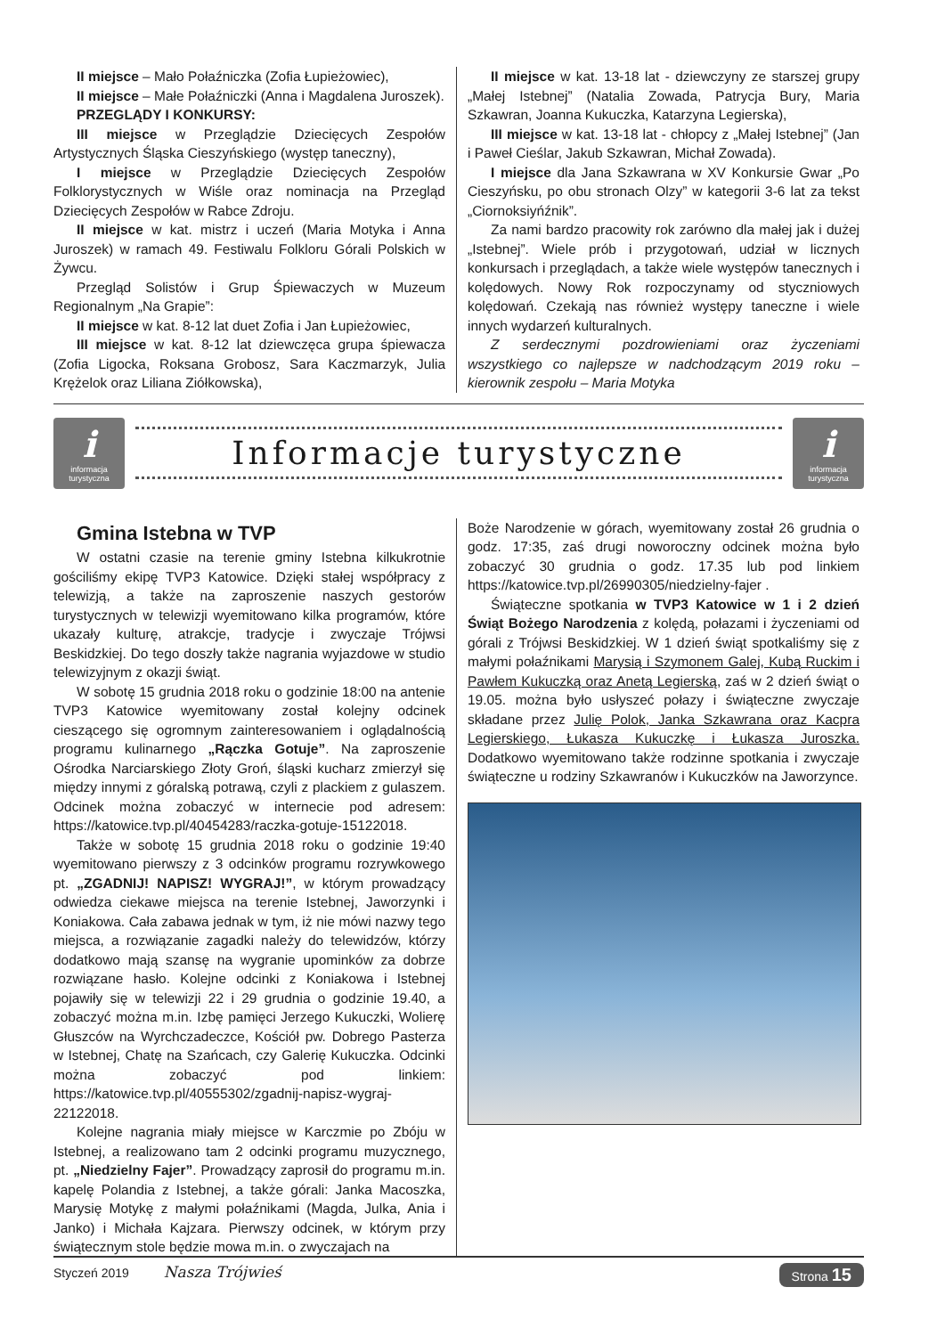II miejsce – Mało Połaźniczka (Zofia Łupieżowiec),
II miejsce – Małe Połaźniczki (Anna i Magdalena Juroszek).
PRZEGLĄDY I KONKURSY:
III miejsce w Przeglądzie Dziecięcych Zespołów Artystycznych Śląska Cieszyńskiego (występ taneczny),
I miejsce w Przeglądzie Dziecięcych Zespołów Folklorystycznych w Wiśle oraz nominacja na Przegląd Dziecięcych Zespołów w Rabce Zdroju.
II miejsce w kat. mistrz i uczeń (Maria Motyka i Anna Juroszek) w ramach 49. Festiwalu Folkloru Górali Polskich w Żywcu.
Przegląd Solistów i Grup Śpiewaczych w Muzeum Regionalnym „Na Grapie”:
II miejsce w kat. 8-12 lat duet Zofia i Jan Łupieżowiec,
III miejsce w kat. 8-12 lat dziewczęca grupa śpiewacza (Zofia Ligocka, Roksana Grobosz, Sara Kaczmarzyk, Julia Krężelok oraz Liliana Ziółkowska),
II miejsce w kat. 13-18 lat - dziewczyny ze starszej grupy „Małej Istebnej” (Natalia Zowada, Patrycja Bury, Maria Szkawran, Joanna Kukuczka, Katarzyna Legierska),
III miejsce w kat. 13-18 lat - chłopcy z „Małej Istebnej” (Jan i Paweł Cieślar, Jakub Szkawran, Michał Zowada).
I miejsce dla Jana Szkawrana w XV Konkursie Gwar „Po Cieszyńsku, po obu stronach Olzy” w kategorii 3-6 lat za tekst „Ciornoksiyńźnik”.
Za nami bardzo pracowity rok zarówno dla małej jak i dużej „Istebnej”. Wiele prób i przygotowań, udział w licznych konkursach i przeglądach, a także wiele występów tanecznych i kolędowych. Nowy Rok rozpoczynamy od styczniowych kolędowań. Czekają nas również występy taneczne i wiele innych wydarzeń kulturalnych.
Z serdecznymi pozdrowieniami oraz życzeniami wszystkiego co najlepsze w nadchodzącym 2019 roku – kierownik zespołu – Maria Motyka
iinformacja turystyczna
Informacje turystyczne
iinformacja turystyczna
Gmina Istebna w TVP
W ostatni czasie na terenie gminy Istebna kilkukrotnie gościliśmy ekipę TVP3 Katowice. Dzięki stałej współpracy z telewizją, a także na zaproszenie naszych gestorów turystycznych w telewizji wyemitowano kilka programów, które ukazały kulturę, atrakcje, tradycje i zwyczaje Trójwsi Beskidzkiej. Do tego doszły także nagrania wyjazdowe w studio telewizyjnym z okazji świąt.
W sobotę 15 grudnia 2018 roku o godzinie 18:00 na antenie TVP3 Katowice wyemitowany został kolejny odcinek cieszącego się ogromnym zainteresowaniem i oglądalnością programu kulinarnego „Rączka Gotuje”. Na zaproszenie Ośrodka Narciarskiego Złoty Groń, śląski kucharz zmierzył się między innymi z góralską potrawą, czyli z plackiem z gulaszem. Odcinek można zobaczyć w internecie pod adresem: https://katowice.tvp.pl/40454283/raczka-gotuje-15122018.
Także w sobotę 15 grudnia 2018 roku o godzinie 19:40 wyemitowano pierwszy z 3 odcinków programu rozrywkowego pt. „ZGADNIJ! NAPISZ! WYGRAJ!”, w którym prowadzący odwiedza ciekawe miejsca na terenie Istebnej, Jaworzynki i Koniakowa. Cała zabawa jednak w tym, iż nie mówi nazwy tego miejsca, a rozwiązanie zagadki należy do telewidzów, którzy dodatkowo mają szansę na wygranie upominków za dobrze rozwiązane hasło. Kolejne odcinki z Koniakowa i Istebnej pojawiły się w telewizji 22 i 29 grudnia o godzinie 19.40, a zobaczyć można m.in. Izbę pamięci Jerzego Kukuczki, Wolierę Głuszców na Wyrchczadeczce, Kościół pw. Dobrego Pasterza w Istebnej, Chatę na Szańcach, czy Galerię Kukuczka. Odcinki można zobaczyć pod linkiem: https://katowice.tvp.pl/40555302/zgadnij-napisz-wygraj-22122018.
Kolejne nagrania miały miejsce w Karczmie po Zbóju w Istebnej, a realizowano tam 2 odcinki programu muzycznego, pt. „Niedzielny Fajer”. Prowadzący zaprosił do programu m.in. kapelę Polandia z Istebnej, a także górali: Janka Macoszka, Marysię Motykę z małymi połaźnikami (Magda, Julka, Ania i Janko) i Michała Kajzara. Pierwszy odcinek, w którym przy świątecznym stole będzie mowa m.in. o zwyczajach na
Boże Narodzenie w górach, wyemitowany został 26 grudnia o godz. 17:35, zaś drugi noworoczny odcinek można było zobaczyć 30 grudnia o godz. 17.35 lub pod linkiem https://katowice.tvp.pl/26990305/niedzielny-fajer .
Świąteczne spotkania w TVP3 Katowice w 1 i 2 dzień Świąt Bożego Narodzenia z kolędą, połazami i życzeniami od górali z Trójwsi Beskidzkiej. W 1 dzień świąt spotkaliśmy się z małymi połaźnikami Marysią i Szymonem Galej, Kubą Ruckim i Pawłem Kukuczką oraz Anetą Legierską, zaś w 2 dzień świąt o 19.05. można było usłyszeć połazy i świąteczne zwyczaje składane przez Julię Polok, Janka Szkawrana oraz Kacpra Legierskiego, Łukasza Kukuczkę i Łukasza Juroszka. Dodatkowo wyemitowano także rodzinne spotkania i zwyczaje świąteczne u rodziny Szkawranów i Kukuczków na Jaworzynce.
Styczeń 2019 Nasza Trójwieś Strona 15